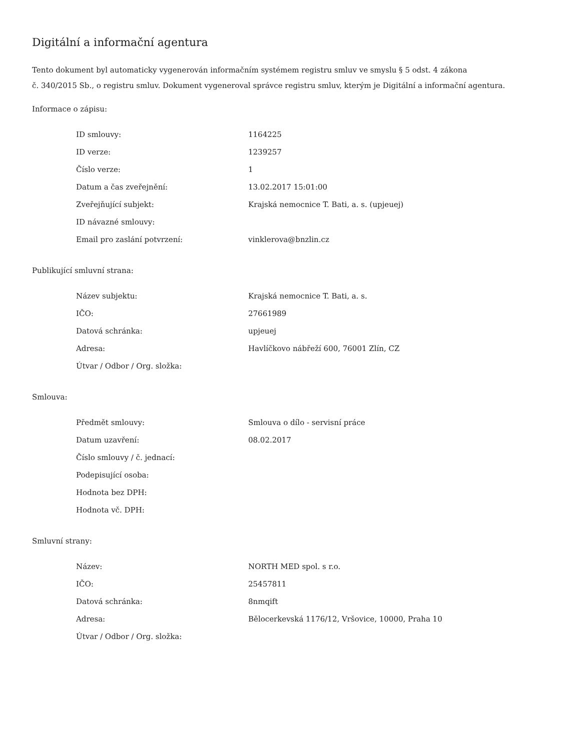Digitální a informační agentura
Tento dokument byl automaticky vygenerován informačním systémem registru smluv ve smyslu § 5 odst. 4 zákona
č. 340/2015 Sb., o registru smluv. Dokument vygeneroval správce registru smluv, kterým je Digitální a informační agentura.
Informace o zápisu:
| ID smlouvy: | 1164225 |
| ID verze: | 1239257 |
| Číslo verze: | 1 |
| Datum a čas zveřejnění: | 13.02.2017 15:01:00 |
| Zveřejňující subjekt: | Krajská nemocnice T. Bati, a. s. (upjeuej) |
| ID návazné smlouvy: | |
| Email pro zaslání potvrzení: | vinklerova@bnzlin.cz |
Publikující smluvní strana:
| Název subjektu: | Krajská nemocnice T. Bati, a. s. |
| IČO: | 27661989 |
| Datová schránka: | upjeuej |
| Adresa: | Havlíčkovo nábřeží 600, 76001 Zlín, CZ |
| Útvar / Odbor / Org. složka: | |
Smlouva:
| Předmět smlouvy: | Smlouva o dílo - servisní práce |
| Datum uzavření: | 08.02.2017 |
| Číslo smlouvy / č. jednací: | |
| Podepisující osoba: | |
| Hodnota bez DPH: | |
| Hodnota vč. DPH: | |
Smluvní strany:
| Název: | NORTH MED spol. s r.o. |
| IČO: | 25457811 |
| Datová schránka: | 8nmqift |
| Adresa: | Bělocerkevská 1176/12, Vršovice, 10000, Praha 10 |
| Útvar / Odbor / Org. složka: | |